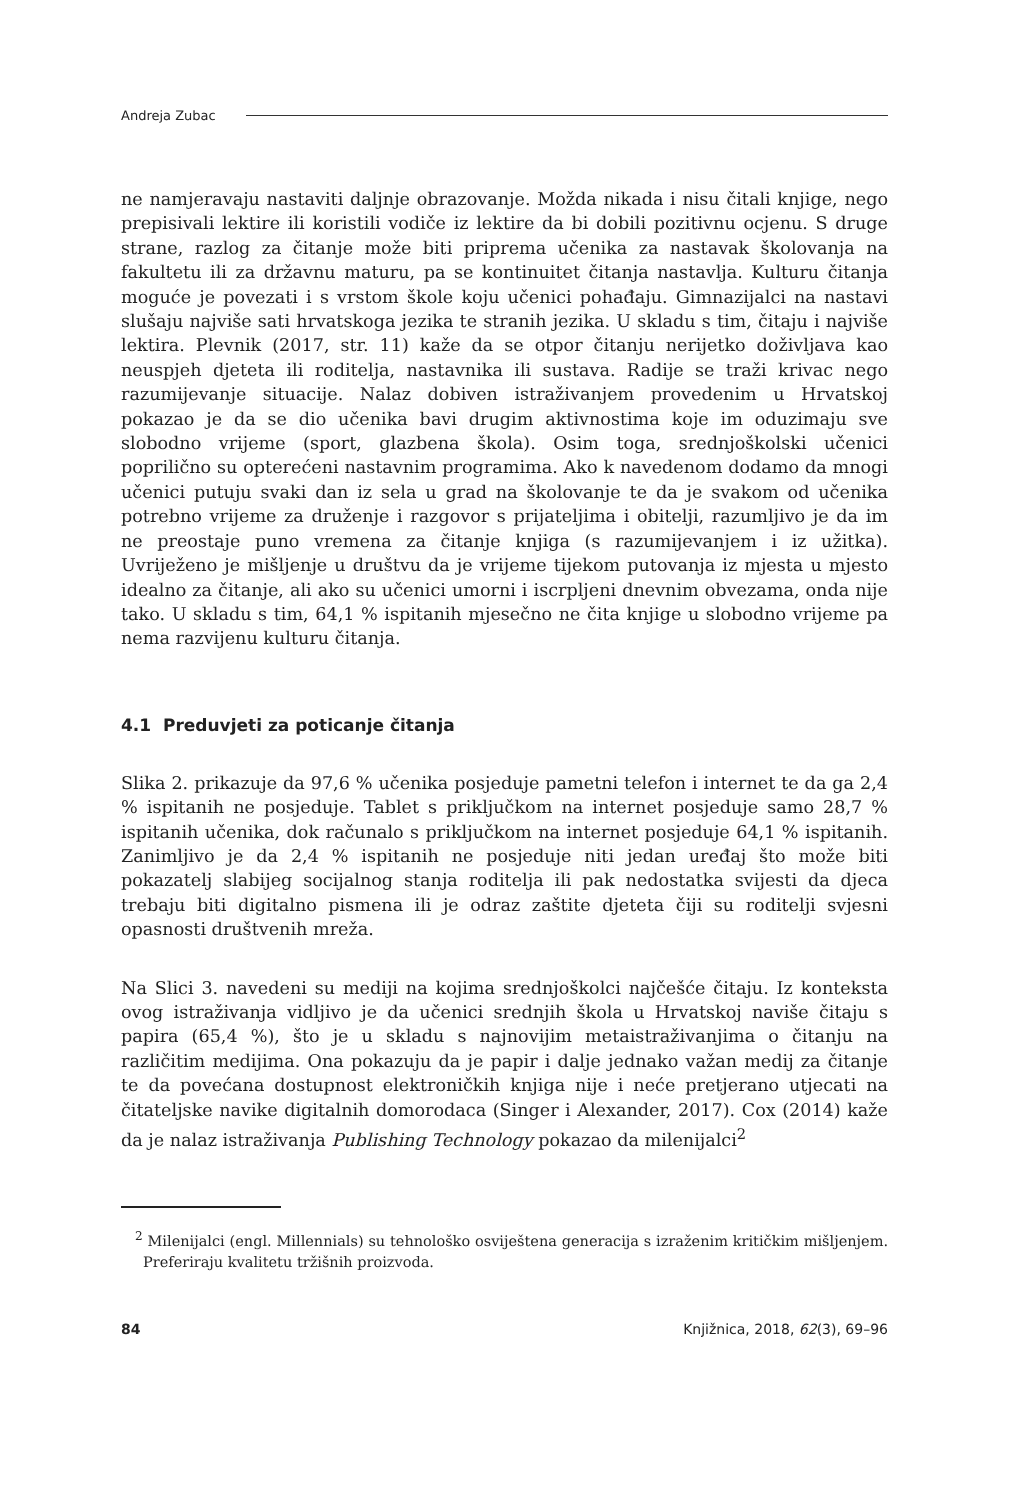Andreja Zubac
ne namjeravaju nastaviti daljnje obrazovanje. Možda nikada i nisu čitali knjige, nego prepisivali lektire ili koristili vodiče iz lektire da bi dobili pozitivnu ocjenu. S druge strane, razlog za čitanje može biti priprema učenika za nastavak školovanja na fakultetu ili za državnu maturu, pa se kontinuitet čitanja nastavlja. Kulturu čitanja moguće je povezati i s vrstom škole koju učenici pohađaju. Gimnazijalci na nastavi slušaju najviše sati hrvatskoga jezika te stranih jezika. U skladu s tim, čitaju i najviše lektira. Plevnik (2017, str. 11) kaže da se otpor čitanju nerijetko doživljava kao neuspjeh djeteta ili roditelja, nastavnika ili sustava. Radije se traži krivac nego razumijevanje situacije. Nalaz dobiven istraživanjem provedenim u Hrvatskoj pokazao je da se dio učenika bavi drugim aktivnostima koje im oduzimaju sve slobodno vrijeme (sport, glazbena škola). Osim toga, srednjoškolski učenici poprilično su opterećeni nastavnim programima. Ako k navedenom dodamo da mnogi učenici putuju svaki dan iz sela u grad na školovanje te da je svakom od učenika potrebno vrijeme za druženje i razgovor s prijateljima i obitelji, razumljivo je da im ne preostaje puno vremena za čitanje knjiga (s razumijevanjem i iz užitka). Uvriježeno je mišljenje u društvu da je vrijeme tijekom putovanja iz mjesta u mjesto idealno za čitanje, ali ako su učenici umorni i iscrpljeni dnevnim obvezama, onda nije tako. U skladu s tim, 64,1 % ispitanih mjesečno ne čita knjige u slobodno vrijeme pa nema razvijenu kulturu čitanja.
4.1 Preduvjeti za poticanje čitanja
Slika 2. prikazuje da 97,6 % učenika posjeduje pametni telefon i internet te da ga 2,4 % ispitanih ne posjeduje. Tablet s priključkom na internet posjeduje samo 28,7 % ispitanih učenika, dok računalo s priključkom na internet posjeduje 64,1 % ispitanih. Zanimljivo je da 2,4 % ispitanih ne posjeduje niti jedan uređaj što može biti pokazatelj slabijeg socijalnog stanja roditelja ili pak nedostatka svijesti da djeca trebaju biti digitalno pismena ili je odraz zaštite djeteta čiji su roditelji svjesni opasnosti društvenih mreža.
Na Slici 3. navedeni su mediji na kojima srednjoškolci najčešće čitaju. Iz konteksta ovog istraživanja vidljivo je da učenici srednjih škola u Hrvatskoj naviše čitaju s papira (65,4 %), što je u skladu s najnovijim metaistraživanjima o čitanju na različitim medijima. Ona pokazuju da je papir i dalje jednako važan medij za čitanje te da povećana dostupnost elektroničkih knjiga nije i neće pretjerano utjecati na čitateljske navike digitalnih domorodaca (Singer i Alexander, 2017). Cox (2014) kaže da je nalaz istraživanja Publishing Technology pokazao da milenijalci<sup>2</sup>
<sup>2</sup> Milenijalci (engl. Millennials) su tehnološko osviještena generacija s izraženim kritičkim mišljenjem. Preferiraju kvalitetu tržišnih proizvoda.
84 Knjižnica, 2018, 62(3), 69–96